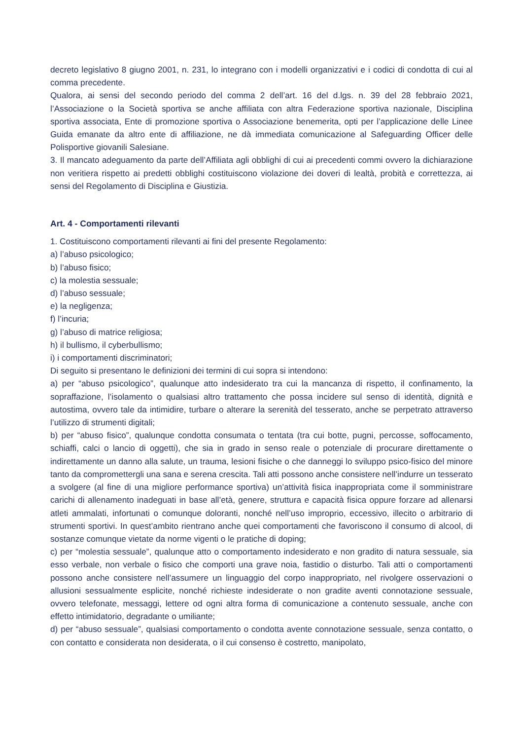decreto legislativo 8 giugno 2001, n. 231, lo integrano con i modelli organizzativi e i codici di condotta di cui al comma precedente.
Qualora, ai sensi del secondo periodo del comma 2 dell’art. 16 del d.lgs. n. 39 del 28 febbraio 2021, l’Associazione o la Società sportiva se anche affiliata con altra Federazione sportiva nazionale, Disciplina sportiva associata, Ente di promozione sportiva o Associazione benemerita, opti per l’applicazione delle Linee Guida emanate da altro ente di affiliazione, ne dà immediata comunicazione al Safeguarding Officer delle Polisportive giovanili Salesiane.
3. Il mancato adeguamento da parte dell’Affiliata agli obblighi di cui ai precedenti commi ovvero la dichiarazione non veritiera rispetto ai predetti obblighi costituiscono violazione dei doveri di lealtà, probità e correttezza, ai sensi del Regolamento di Disciplina e Giustizia.
Art. 4 - Comportamenti rilevanti
1. Costituiscono comportamenti rilevanti ai fini del presente Regolamento:
a) l’abuso psicologico;
b) l’abuso fisico;
c) la molestia sessuale;
d) l’abuso sessuale;
e) la negligenza;
f) l’incuria;
g) l’abuso di matrice religiosa;
h) il bullismo, il cyberbullismo;
i) i comportamenti discriminatori;
Di seguito si presentano le definizioni dei termini di cui sopra si intendono:
a) per “abuso psicologico”, qualunque atto indesiderato tra cui la mancanza di rispetto, il confinamento, la sopraffazione, l’isolamento o qualsiasi altro trattamento che possa incidere sul senso di identità, dignità e autostima, ovvero tale da intimidire, turbare o alterare la serenità del tesserato, anche se perpetrato attraverso l’utilizzo di strumenti digitali;
b) per “abuso fisico”, qualunque condotta consumata o tentata (tra cui botte, pugni, percosse, soffocamento, schiaffi, calci o lancio di oggetti), che sia in grado in senso reale o potenziale di procurare direttamente o indirettamente un danno alla salute, un trauma, lesioni fisiche o che danneggi lo sviluppo psico-fisico del minore tanto da compromettergli una sana e serena crescita. Tali atti possono anche consistere nell’indurre un tesserato a svolgere (al fine di una migliore performance sportiva) un’attività fisica inappropriata come il somministrare carichi di allenamento inadeguati in base all’età, genere, struttura e capacità fisica oppure forzare ad allenarsi atleti ammalati, infortunati o comunque doloranti, nonché nell’uso improprio, eccessivo, illecito o arbitrario di strumenti sportivi. In quest’ambito rientrano anche quei comportamenti che favoriscono il consumo di alcool, di sostanze comunque vietate da norme vigenti o le pratiche di doping;
c) per “molestia sessuale”, qualunque atto o comportamento indesiderato e non gradito di natura sessuale, sia esso verbale, non verbale o fisico che comporti una grave noia, fastidio o disturbo. Tali atti o comportamenti possono anche consistere nell’assumere un linguaggio del corpo inappropriato, nel rivolgere osservazioni o allusioni sessualmente esplicite, nonché richieste indesiderate o non gradite aventi connotazione sessuale, ovvero telefonate, messaggi, lettere od ogni altra forma di comunicazione a contenuto sessuale, anche con effetto intimidatorio, degradante o umiliante;
d) per “abuso sessuale”, qualsiasi comportamento o condotta avente connotazione sessuale, senza contatto, o con contatto e considerata non desiderata, o il cui consenso è costretto, manipolato,